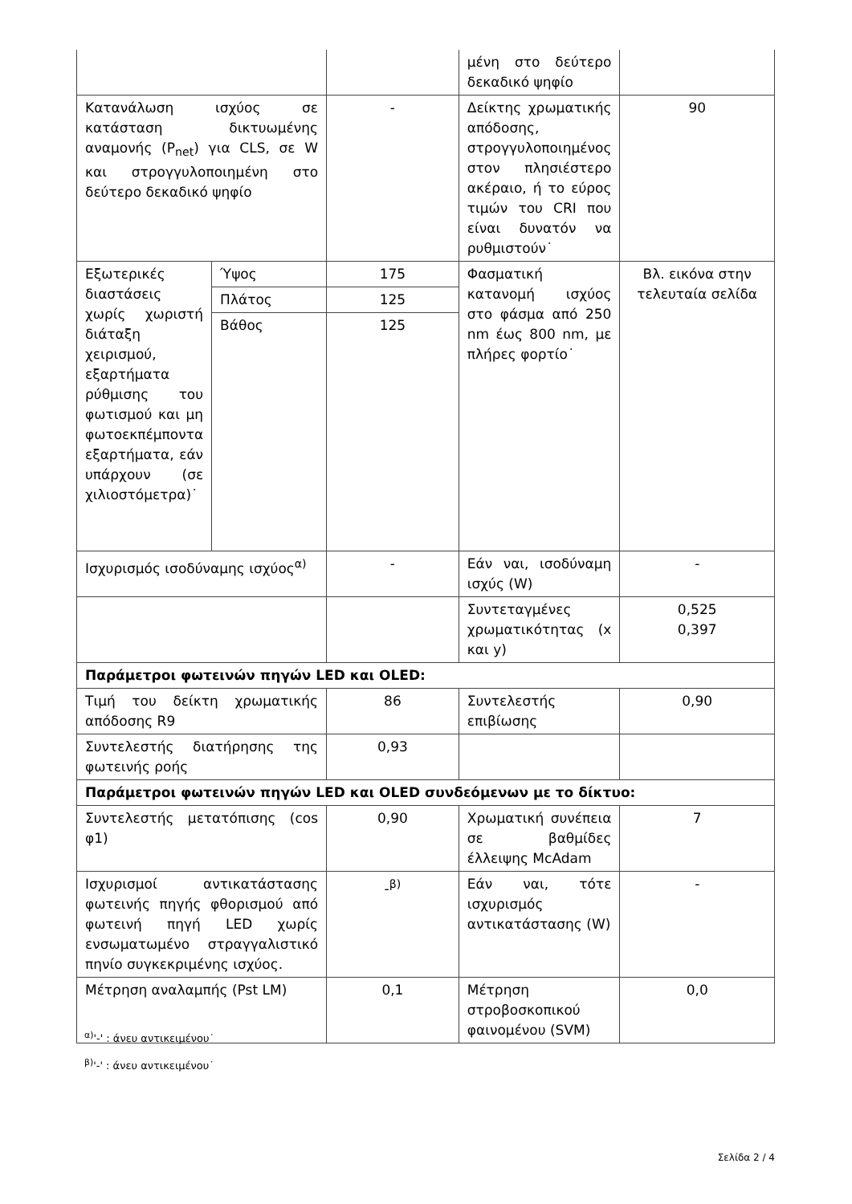| | | | μένη στο δεύτερο δεκαδικό ψηφίο | |
| Κατανάλωση ισχύος σε κατάσταση δικτυωμένης αναμονής (P<sub>net</sub>) για CLS, σε W και στρογγυλοποιημένη στο δεύτερο δεκαδικό ψηφίο | | - | Δείκτης χρωματικής απόδοσης, στρογγυλοποιημένος στον πλησιέστερο ακέραιο, ή το εύρος τιμών του CRI που είναι δυνατόν να ρυθμιστούν˙ | 90 |
| Εξωτερικές διαστάσεις χωρίς χωριστή διάταξη χειρισμού, εξαρτήματα ρύθμισης του φωτισμού και μη φωτοεκπέμποντα εξαρτήματα, εάν υπάρχουν (σε χιλιοστόμετρα)˙ | Ύψος | 175 | Φασματική κατανομή ισχύος στο φάσμα από 250 nm έως 800 nm, με πλήρες φορτίο˙ | Βλ. εικόνα στην τελευταία σελίδα |
| | Πλάτος | 125 | | |
| | Βάθος | 125 | | |
| Ισχυρισμός ισοδύναμης ισχύος<sup>α)</sup> | | - | Εάν ναι, ισοδύναμη ισχύς (W) | - |
| | | | Συντεταγμένες χρωματικότητας (x και y) | 0,525 0,397 |
| Παράμετροι φωτεινών πηγών LED και OLED: | | | | |
| Τιμή του δείκτη χρωματικής απόδοσης R9 | | 86 | Συντελεστής επιβίωσης | 0,90 |
| Συντελεστής διατήρησης της φωτεινής ροής | | 0,93 | | |
| Παράμετροι φωτεινών πηγών LED και OLED συνδεόμενων με το δίκτυο: | | | | |
| Συντελεστής μετατόπισης (cos φ1) | | 0,90 | Χρωματική συνέπεια σε βαθμίδες έλλειψης McAdam | 7 |
| Ισχυρισμοί αντικατάστασης φωτεινής πηγής φθορισμού από φωτεινή πηγή LED χωρίς ενσωματωμένο στραγγαλιστικό πηνίο συγκεκριμένης ισχύος. | | -<sup>β)</sup> | Εάν ναι, τότε ισχυρισμός αντικατάστασης (W) | - |
| Μέτρηση αναλαμπής (Pst LM) | | 0,1 | Μέτρηση στροβοσκοπικού φαινομένου (SVM) | 0,0 |
<sup>α)</sup>'-' : άνευ αντικειμένου˙
<sup>β)</sup>'-' : άνευ αντικειμένου˙
Σελίδα 2 / 4